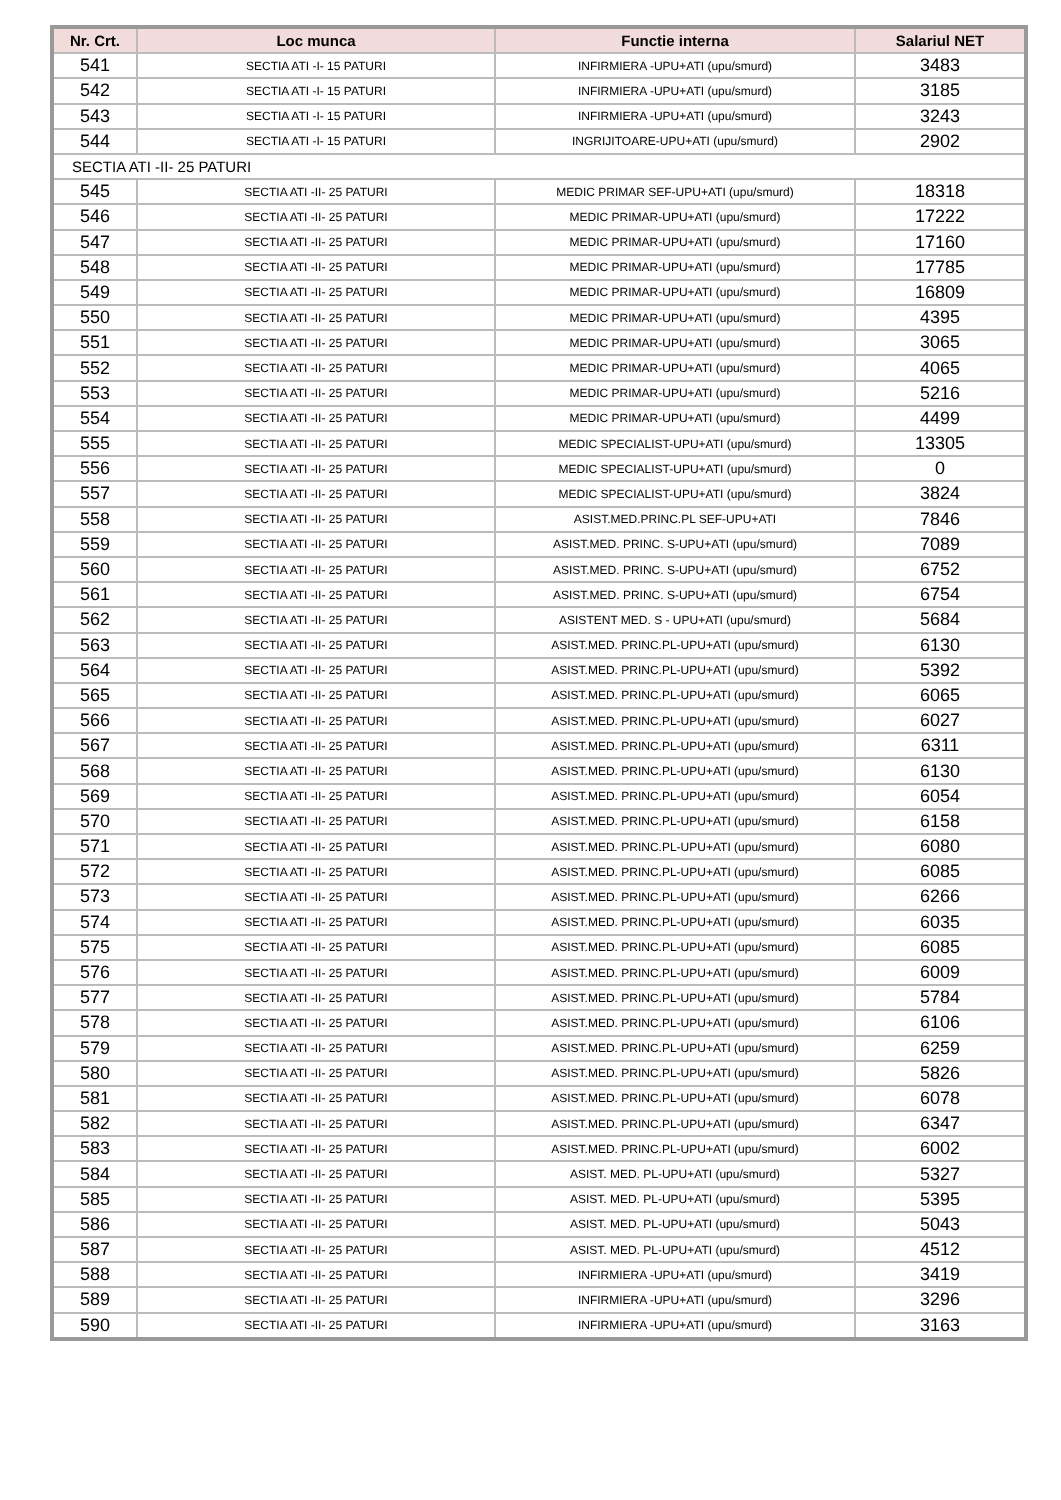| Nr. Crt. | Loc munca | Functie interna | Salariul NET |
| --- | --- | --- | --- |
| 541 | SECTIA ATI -I- 15 PATURI | INFIRMIERA -UPU+ATI (upu/smurd) | 3483 |
| 542 | SECTIA ATI -I- 15 PATURI | INFIRMIERA -UPU+ATI (upu/smurd) | 3185 |
| 543 | SECTIA ATI -I- 15 PATURI | INFIRMIERA -UPU+ATI (upu/smurd) | 3243 |
| 544 | SECTIA ATI -I- 15 PATURI | INGRIJITOARE-UPU+ATI (upu/smurd) | 2902 |
| SECTIA ATI -II- 25 PATURI | | | |
| 545 | SECTIA ATI -II- 25 PATURI | MEDIC PRIMAR SEF-UPU+ATI (upu/smurd) | 18318 |
| 546 | SECTIA ATI -II- 25 PATURI | MEDIC PRIMAR-UPU+ATI (upu/smurd) | 17222 |
| 547 | SECTIA ATI -II- 25 PATURI | MEDIC PRIMAR-UPU+ATI (upu/smurd) | 17160 |
| 548 | SECTIA ATI -II- 25 PATURI | MEDIC PRIMAR-UPU+ATI (upu/smurd) | 17785 |
| 549 | SECTIA ATI -II- 25 PATURI | MEDIC PRIMAR-UPU+ATI (upu/smurd) | 16809 |
| 550 | SECTIA ATI -II- 25 PATURI | MEDIC PRIMAR-UPU+ATI (upu/smurd) | 4395 |
| 551 | SECTIA ATI -II- 25 PATURI | MEDIC PRIMAR-UPU+ATI (upu/smurd) | 3065 |
| 552 | SECTIA ATI -II- 25 PATURI | MEDIC PRIMAR-UPU+ATI (upu/smurd) | 4065 |
| 553 | SECTIA ATI -II- 25 PATURI | MEDIC PRIMAR-UPU+ATI (upu/smurd) | 5216 |
| 554 | SECTIA ATI -II- 25 PATURI | MEDIC PRIMAR-UPU+ATI (upu/smurd) | 4499 |
| 555 | SECTIA ATI -II- 25 PATURI | MEDIC SPECIALIST-UPU+ATI (upu/smurd) | 13305 |
| 556 | SECTIA ATI -II- 25 PATURI | MEDIC SPECIALIST-UPU+ATI (upu/smurd) | 0 |
| 557 | SECTIA ATI -II- 25 PATURI | MEDIC SPECIALIST-UPU+ATI (upu/smurd) | 3824 |
| 558 | SECTIA ATI -II- 25 PATURI | ASIST.MED.PRINC.PL SEF-UPU+ATI | 7846 |
| 559 | SECTIA ATI -II- 25 PATURI | ASIST.MED. PRINC. S-UPU+ATI (upu/smurd) | 7089 |
| 560 | SECTIA ATI -II- 25 PATURI | ASIST.MED. PRINC. S-UPU+ATI (upu/smurd) | 6752 |
| 561 | SECTIA ATI -II- 25 PATURI | ASIST.MED. PRINC. S-UPU+ATI (upu/smurd) | 6754 |
| 562 | SECTIA ATI -II- 25 PATURI | ASISTENT MED. S - UPU+ATI (upu/smurd) | 5684 |
| 563 | SECTIA ATI -II- 25 PATURI | ASIST.MED. PRINC.PL-UPU+ATI (upu/smurd) | 6130 |
| 564 | SECTIA ATI -II- 25 PATURI | ASIST.MED. PRINC.PL-UPU+ATI (upu/smurd) | 5392 |
| 565 | SECTIA ATI -II- 25 PATURI | ASIST.MED. PRINC.PL-UPU+ATI (upu/smurd) | 6065 |
| 566 | SECTIA ATI -II- 25 PATURI | ASIST.MED. PRINC.PL-UPU+ATI (upu/smurd) | 6027 |
| 567 | SECTIA ATI -II- 25 PATURI | ASIST.MED. PRINC.PL-UPU+ATI (upu/smurd) | 6311 |
| 568 | SECTIA ATI -II- 25 PATURI | ASIST.MED. PRINC.PL-UPU+ATI (upu/smurd) | 6130 |
| 569 | SECTIA ATI -II- 25 PATURI | ASIST.MED. PRINC.PL-UPU+ATI (upu/smurd) | 6054 |
| 570 | SECTIA ATI -II- 25 PATURI | ASIST.MED. PRINC.PL-UPU+ATI (upu/smurd) | 6158 |
| 571 | SECTIA ATI -II- 25 PATURI | ASIST.MED. PRINC.PL-UPU+ATI (upu/smurd) | 6080 |
| 572 | SECTIA ATI -II- 25 PATURI | ASIST.MED. PRINC.PL-UPU+ATI (upu/smurd) | 6085 |
| 573 | SECTIA ATI -II- 25 PATURI | ASIST.MED. PRINC.PL-UPU+ATI (upu/smurd) | 6266 |
| 574 | SECTIA ATI -II- 25 PATURI | ASIST.MED. PRINC.PL-UPU+ATI (upu/smurd) | 6035 |
| 575 | SECTIA ATI -II- 25 PATURI | ASIST.MED. PRINC.PL-UPU+ATI (upu/smurd) | 6085 |
| 576 | SECTIA ATI -II- 25 PATURI | ASIST.MED. PRINC.PL-UPU+ATI (upu/smurd) | 6009 |
| 577 | SECTIA ATI -II- 25 PATURI | ASIST.MED. PRINC.PL-UPU+ATI (upu/smurd) | 5784 |
| 578 | SECTIA ATI -II- 25 PATURI | ASIST.MED. PRINC.PL-UPU+ATI (upu/smurd) | 6106 |
| 579 | SECTIA ATI -II- 25 PATURI | ASIST.MED. PRINC.PL-UPU+ATI (upu/smurd) | 6259 |
| 580 | SECTIA ATI -II- 25 PATURI | ASIST.MED. PRINC.PL-UPU+ATI (upu/smurd) | 5826 |
| 581 | SECTIA ATI -II- 25 PATURI | ASIST.MED. PRINC.PL-UPU+ATI (upu/smurd) | 6078 |
| 582 | SECTIA ATI -II- 25 PATURI | ASIST.MED. PRINC.PL-UPU+ATI (upu/smurd) | 6347 |
| 583 | SECTIA ATI -II- 25 PATURI | ASIST.MED. PRINC.PL-UPU+ATI (upu/smurd) | 6002 |
| 584 | SECTIA ATI -II- 25 PATURI | ASIST. MED. PL-UPU+ATI (upu/smurd) | 5327 |
| 585 | SECTIA ATI -II- 25 PATURI | ASIST. MED. PL-UPU+ATI (upu/smurd) | 5395 |
| 586 | SECTIA ATI -II- 25 PATURI | ASIST. MED. PL-UPU+ATI (upu/smurd) | 5043 |
| 587 | SECTIA ATI -II- 25 PATURI | ASIST. MED. PL-UPU+ATI (upu/smurd) | 4512 |
| 588 | SECTIA ATI -II- 25 PATURI | INFIRMIERA -UPU+ATI (upu/smurd) | 3419 |
| 589 | SECTIA ATI -II- 25 PATURI | INFIRMIERA -UPU+ATI (upu/smurd) | 3296 |
| 590 | SECTIA ATI -II- 25 PATURI | INFIRMIERA -UPU+ATI (upu/smurd) | 3163 |